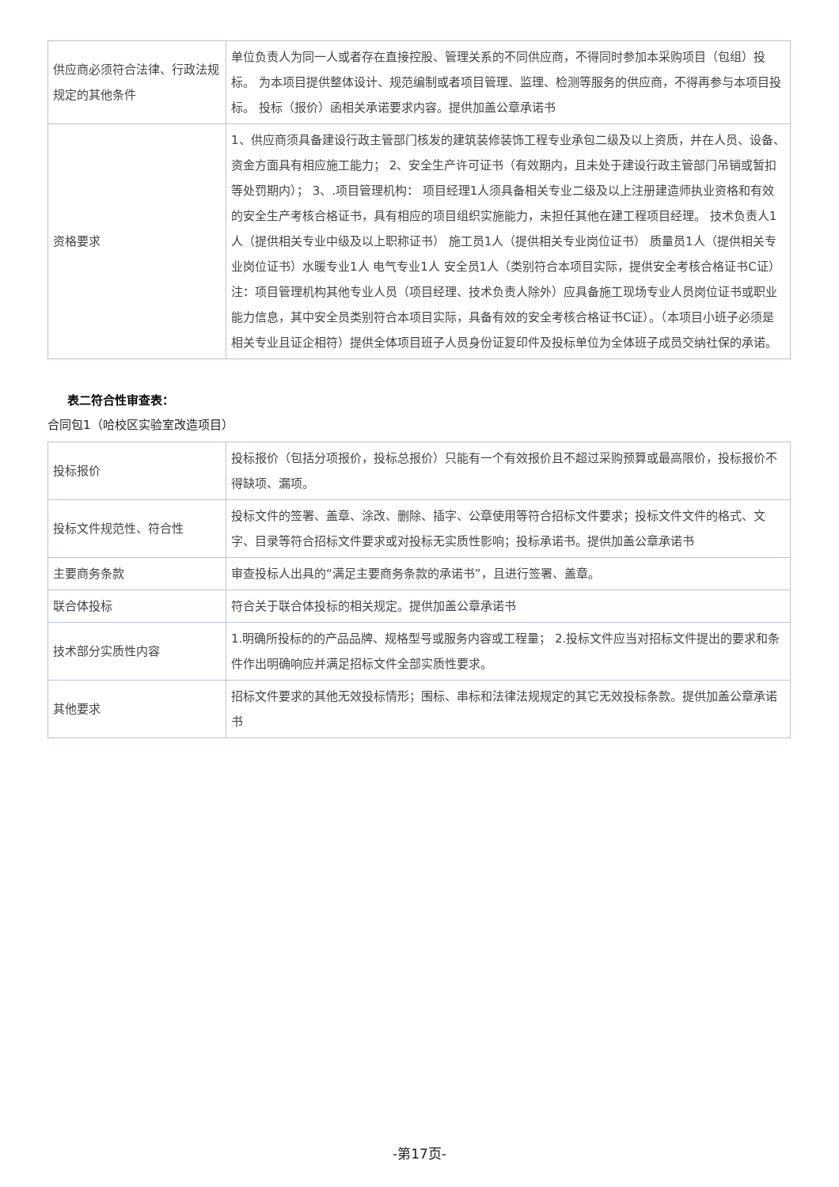| 供应商必须符合法律、行政法规规定的其他条件 | 单位负责人为同一人或者存在直接控股、管理关系的不同供应商，不得同时参加本采购项目（包组）投标。 为本项目提供整体设计、规范编制或者项目管理、监理、检测等服务的供应商，不得再参与本项目投标。 投标（报价）函相关承诺要求内容。提供加盖公章承诺书 |
| 资格要求 | 1、供应商须具备建设行政主管部门核发的建筑装修装饰工程专业承包二级及以上资质，并在人员、设备、资金方面具有相应施工能力； 2、安全生产许可证书（有效期内，且未处于建设行政主管部门吊销或暂扣等处罚期内）； 3、.项目管理机构： 项目经理1人须具备相关专业二级及以上注册建造师执业资格和有效的安全生产考核合格证书，具有相应的项目组织实施能力，未担任其他在建工程项目经理。 技术负责人1人（提供相关专业中级及以上职称证书） 施工员1人（提供相关专业岗位证书） 质量员1人（提供相关专业岗位证书）水暖专业1人 电气专业1人 安全员1人（类别符合本项目实际，提供安全考核合格证书C证） 注：项目管理机构其他专业人员（项目经理、技术负责人除外）应具备施工现场专业人员岗位证书或职业能力信息，其中安全员类别符合本项目实际，具备有效的安全考核合格证书C证）。（本项目小班子必须是相关专业且证企相符）提供全体项目班子人员身份证复印件及投标单位为全体班子成员交纳社保的承诺。 |
表二符合性审查表：
合同包1（哈校区实验室改造项目）
| 投标报价 | 投标报价（包括分项报价，投标总报价）只能有一个有效报价且不超过采购预算或最高限价，投标报价不得缺项、漏项。 |
| 投标文件规范性、符合性 | 投标文件的签署、盖章、涂改、删除、插字、公章使用等符合招标文件要求；投标文件文件的格式、文字、目录等符合招标文件要求或对投标无实质性影响；投标承诺书。提供加盖公章承诺书 |
| 主要商务条款 | 审查投标人出具的“满足主要商务条款的承诺书”，且进行签署、盖章。 |
| 联合体投标 | 符合关于联合体投标的相关规定。提供加盖公章承诺书 |
| 技术部分实质性内容 | 1.明确所投标的的产品品牌、规格型号或服务内容或工程量； 2.投标文件应当对招标文件提出的要求和条件作出明确响应并满足招标文件全部实质性要求。 |
| 其他要求 | 招标文件要求的其他无效投标情形；围标、串标和法律法规规定的其它无效投标条款。提供加盖公章承诺书 |
-第17页-